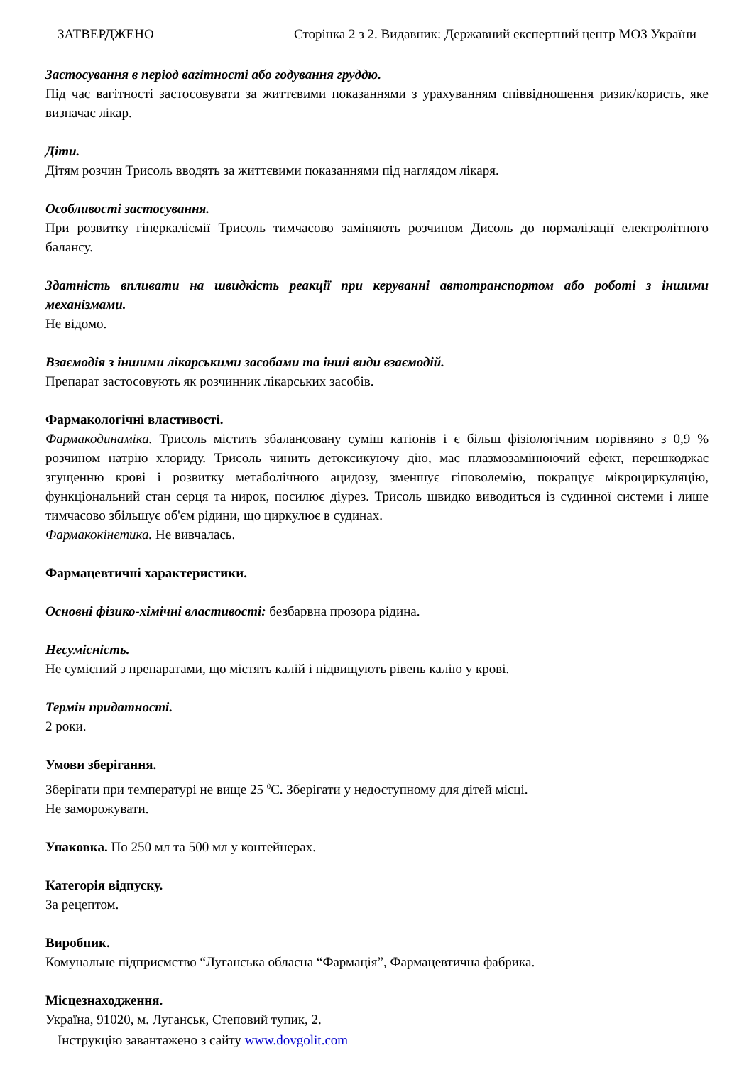ЗАТВЕРДЖЕНО Сторінка 2 з 2. Видавник: Державний експертний центр МОЗ України
Застосування в період вагітності або годування груддю.
Під час вагітності застосовувати за життєвими показаннями з урахуванням співвідношення ризик/користь, яке визначає лікар.
Діти.
Дітям розчин Трисоль вводять за життєвими показаннями під наглядом лікаря.
Особливості застосування.
При розвитку гіперкаліємії Трисоль тимчасово заміняють розчином Дисоль до нормалізації електролітного балансу.
Здатність впливати на швидкість реакції при керуванні автотранспортом або роботі з іншими механізмами.
Не відомо.
Взаємодія з іншими лікарськими засобами та інші види взаємодій.
Препарат застосовують як розчинник лікарських засобів.
Фармакологічні властивості.
Фармакодинаміка. Трисоль містить збалансовану суміш катіонів і є більш фізіологічним порівняно з 0,9 % розчином натрію хлориду. Трисоль чинить детоксикуючу дію, має плазмозамінюючий ефект, перешкоджає згущенню крові і розвитку метаболічного ацидозу, зменшує гіповолемію, покращує мікроциркуляцію, функціональний стан серця та нирок, посилює діурез. Трисоль швидко виводиться із судинної системи і лише тимчасово збільшує об'єм рідини, що циркулює в судинах.
Фармакокінетика. Не вивчалась.
Фармацевтичні характеристики.
Основні фізико-хімічні властивості: безбарвна прозора рідина.
Несумісність.
Не сумісний з препаратами, що містять калій і підвищують рівень калію у крові.
Термін придатності.
2 роки.
Умови зберігання.
Зберігати при температурі не вище 25 <sup>0</sup>С. Зберігати у недоступному для дітей місці.
Не заморожувати.
Упаковка. По 250 мл та 500 мл у контейнерах.
Категорія відпуску.
За рецептом.
Виробник.
Комунальне підприємство “Луганська обласна “Фармація”, Фармацевтична фабрика.
Місцезнаходження.
Україна, 91020, м. Луганськ, Степовий тупик, 2.
Інструкцію завантажено з сайту www.dovgolit.com